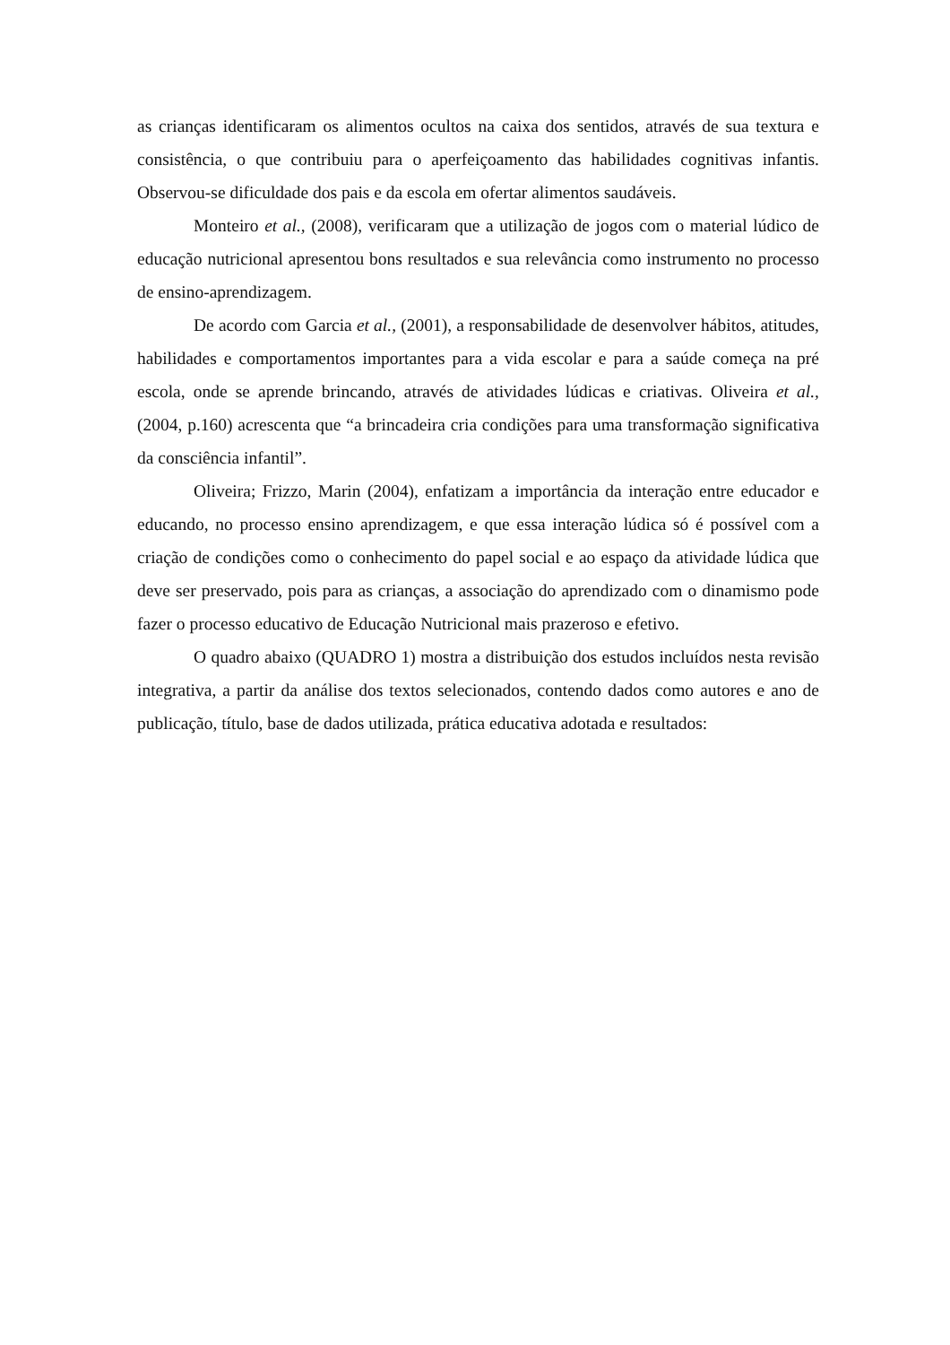as crianças identificaram os alimentos ocultos na caixa dos sentidos, através de sua textura e consistência, o que contribuiu para o aperfeiçoamento das habilidades cognitivas infantis. Observou-se dificuldade dos pais e da escola em ofertar alimentos saudáveis.
Monteiro et al., (2008), verificaram que a utilização de jogos com o material lúdico de educação nutricional apresentou bons resultados e sua relevância como instrumento no processo de ensino-aprendizagem.
De acordo com Garcia et al., (2001), a responsabilidade de desenvolver hábitos, atitudes, habilidades e comportamentos importantes para a vida escolar e para a saúde começa na pré escola, onde se aprende brincando, através de atividades lúdicas e criativas. Oliveira et al., (2004, p.160) acrescenta que “a brincadeira cria condições para uma transformação significativa da consciência infantil”.
Oliveira; Frizzo, Marin (2004), enfatizam a importância da interação entre educador e educando, no processo ensino aprendizagem, e que essa interação lúdica só é possível com a criação de condições como o conhecimento do papel social e ao espaço da atividade lúdica que deve ser preservado, pois para as crianças, a associação do aprendizado com o dinamismo pode fazer o processo educativo de Educação Nutricional mais prazeroso e efetivo.
O quadro abaixo (QUADRO 1) mostra a distribuição dos estudos incluídos nesta revisão integrativa, a partir da análise dos textos selecionados, contendo dados como autores e ano de publicação, título, base de dados utilizada, prática educativa adotada e resultados: